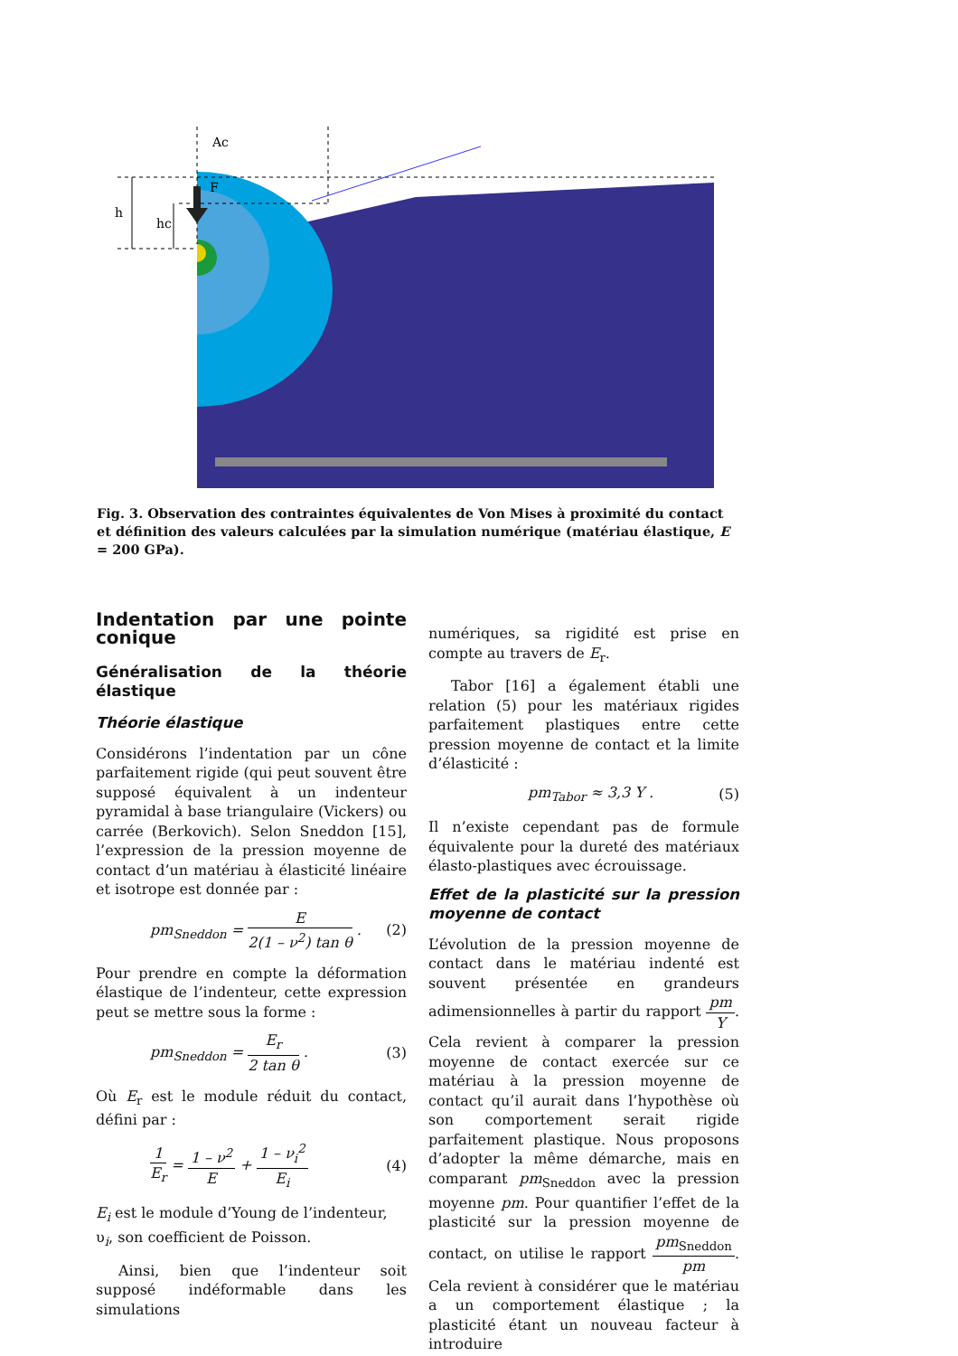Ac
F
h
hc
Fig. 3. Observation des contraintes équivalentes de Von Mises à proximité du contact et définition des valeurs calculées par la simulation numérique (matériau élastique, E = 200 GPa).
Indentation par une pointe conique
Généralisation de la théorie élastique
Théorie élastique
Considérons l’indentation par un cône parfaitement rigide (qui peut souvent être supposé équivalent à un indenteur pyramidal à base triangulaire (Vickers) ou carrée (Berkovich). Selon Sneddon [15], l’expression de la pression moyenne de contact d’un matériau à élasticité linéaire et isotrope est donnée par :
pm<sub>Sneddon</sub> = E 2(1 – ν<sup>2</sup>) tan θ . (2)
Pour prendre en compte la déformation élastique de l’indenteur, cette expression peut se mettre sous la forme :
pm<sub>Sneddon</sub> = E<sub>r</sub> 2 tan θ . (3)
Où E<sub>r</sub> est le module réduit du contact, défini par :
1 E<sub>r</sub> = 1 – ν<sup>2</sup> E + 1 – ν<sub>i</sub><sup>2</sup> E<sub>i</sub> (4)
E<sub>i</sub> est le module d’Young de l’indenteur,
υ<sub>i</sub>, son coefficient de Poisson.
Ainsi, bien que l’indenteur soit supposé indéformable dans les simulations
numériques, sa rigidité est prise en compte au travers de E<sub>r</sub>.
Tabor [16] a également établi une relation (5) pour les matériaux rigides parfaitement plastiques entre cette pression moyenne de contact et la limite d’élasticité :
pm<sub>Tabor</sub> ≈ 3,3 Y . (5)
Il n’existe cependant pas de formule équivalente pour la dureté des matériaux élasto-plastiques avec écrouissage.
Effet de la plasticité sur la pression moyenne de contact
L’évolution de la pression moyenne de contact dans le matériau indenté est souvent présentée en grandeurs adimensionnelles à partir du rapport pm Y. Cela revient à comparer la pression moyenne de contact exercée sur ce matériau à la pression moyenne de contact qu’il aurait dans l’hypothèse où son comportement serait rigide parfaitement plastique. Nous proposons d’adopter la même démarche, mais en comparant pm<sub>Sneddon</sub> avec la pression moyenne pm. Pour quantifier l’effet de la plasticité sur la pression moyenne de contact, on utilise le rapport pm<sub>Sneddon</sub> pm. Cela revient à considérer que le matériau a un comportement élastique ; la plasticité étant un nouveau facteur à introduire